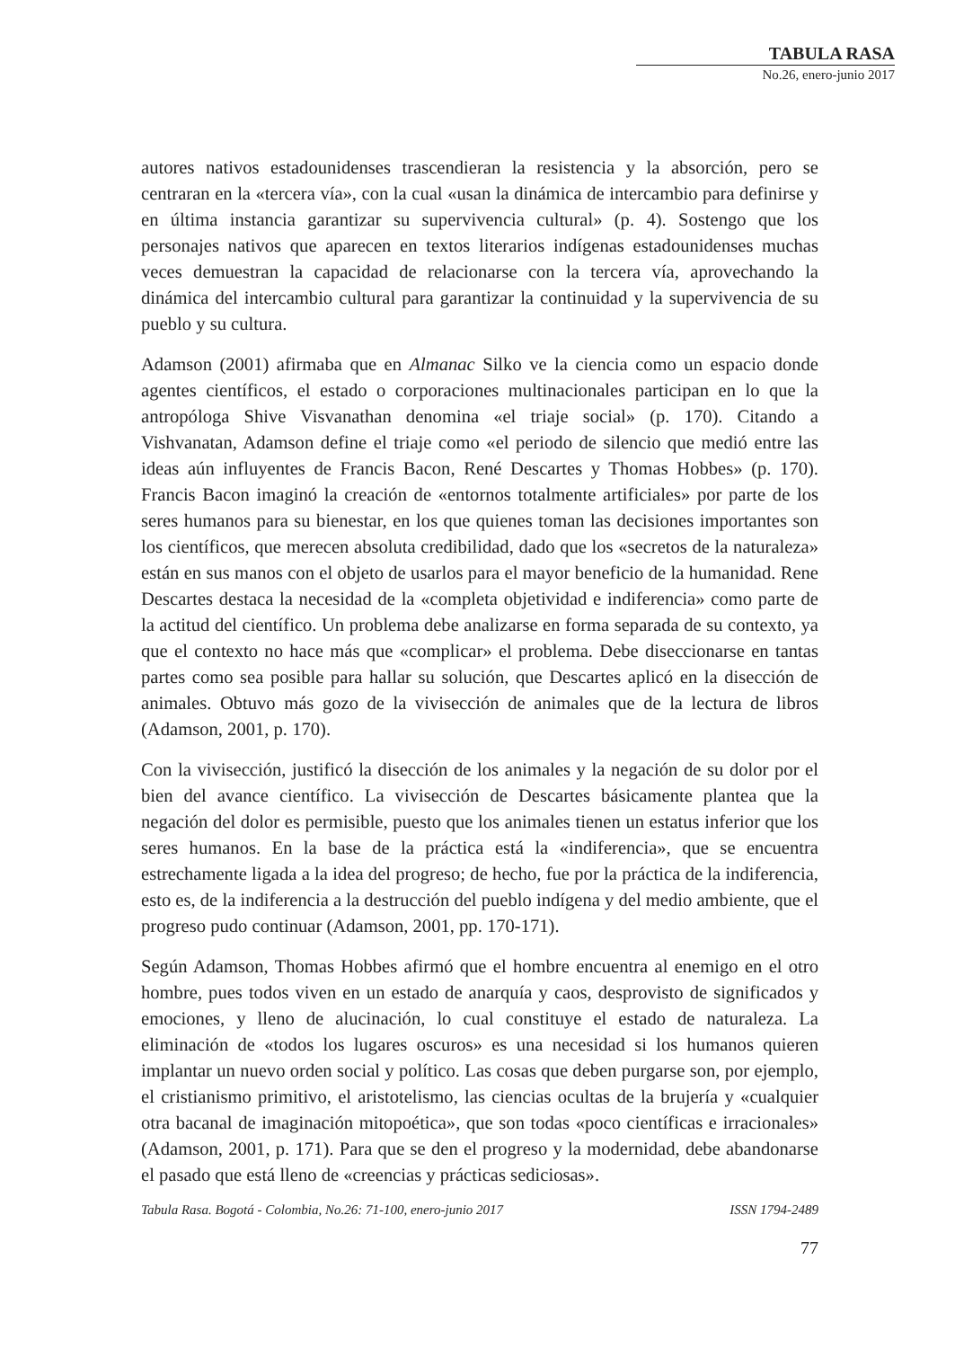TABULA RASA
No.26, enero-junio 2017
autores nativos estadounidenses trascendieran la resistencia y la absorción, pero se centraran en la «tercera vía», con la cual «usan la dinámica de intercambio para definirse y en última instancia garantizar su supervivencia cultural» (p. 4). Sostengo que los personajes nativos que aparecen en textos literarios indígenas estadounidenses muchas veces demuestran la capacidad de relacionarse con la tercera vía, aprovechando la dinámica del intercambio cultural para garantizar la continuidad y la supervivencia de su pueblo y su cultura.
Adamson (2001) afirmaba que en Almanac Silko ve la ciencia como un espacio donde agentes científicos, el estado o corporaciones multinacionales participan en lo que la antropóloga Shive Visvanathan denomina «el triaje social» (p. 170). Citando a Vishvanatan, Adamson define el triaje como «el periodo de silencio que medió entre las ideas aún influyentes de Francis Bacon, René Descartes y Thomas Hobbes» (p. 170). Francis Bacon imaginó la creación de «entornos totalmente artificiales» por parte de los seres humanos para su bienestar, en los que quienes toman las decisiones importantes son los científicos, que merecen absoluta credibilidad, dado que los «secretos de la naturaleza» están en sus manos con el objeto de usarlos para el mayor beneficio de la humanidad. Rene Descartes destaca la necesidad de la «completa objetividad e indiferencia» como parte de la actitud del científico. Un problema debe analizarse en forma separada de su contexto, ya que el contexto no hace más que «complicar» el problema. Debe diseccionarse en tantas partes como sea posible para hallar su solución, que Descartes aplicó en la disección de animales. Obtuvo más gozo de la vivisección de animales que de la lectura de libros (Adamson, 2001, p. 170).
Con la vivisección, justificó la disección de los animales y la negación de su dolor por el bien del avance científico. La vivisección de Descartes básicamente plantea que la negación del dolor es permisible, puesto que los animales tienen un estatus inferior que los seres humanos. En la base de la práctica está la «indiferencia», que se encuentra estrechamente ligada a la idea del progreso; de hecho, fue por la práctica de la indiferencia, esto es, de la indiferencia a la destrucción del pueblo indígena y del medio ambiente, que el progreso pudo continuar (Adamson, 2001, pp. 170-171).
Según Adamson, Thomas Hobbes afirmó que el hombre encuentra al enemigo en el otro hombre, pues todos viven en un estado de anarquía y caos, desprovisto de significados y emociones, y lleno de alucinación, lo cual constituye el estado de naturaleza. La eliminación de «todos los lugares oscuros» es una necesidad si los humanos quieren implantar un nuevo orden social y político. Las cosas que deben purgarse son, por ejemplo, el cristianismo primitivo, el aristotelismo, las ciencias ocultas de la brujería y «cualquier otra bacanal de imaginación mitopoética», que son todas «poco científicas e irracionales» (Adamson, 2001, p. 171). Para que se den el progreso y la modernidad, debe abandonarse el pasado que está lleno de «creencias y prácticas sediciosas».
Tabula Rasa. Bogotá - Colombia, No.26: 71-100, enero-junio 2017 ISSN 1794-2489
77